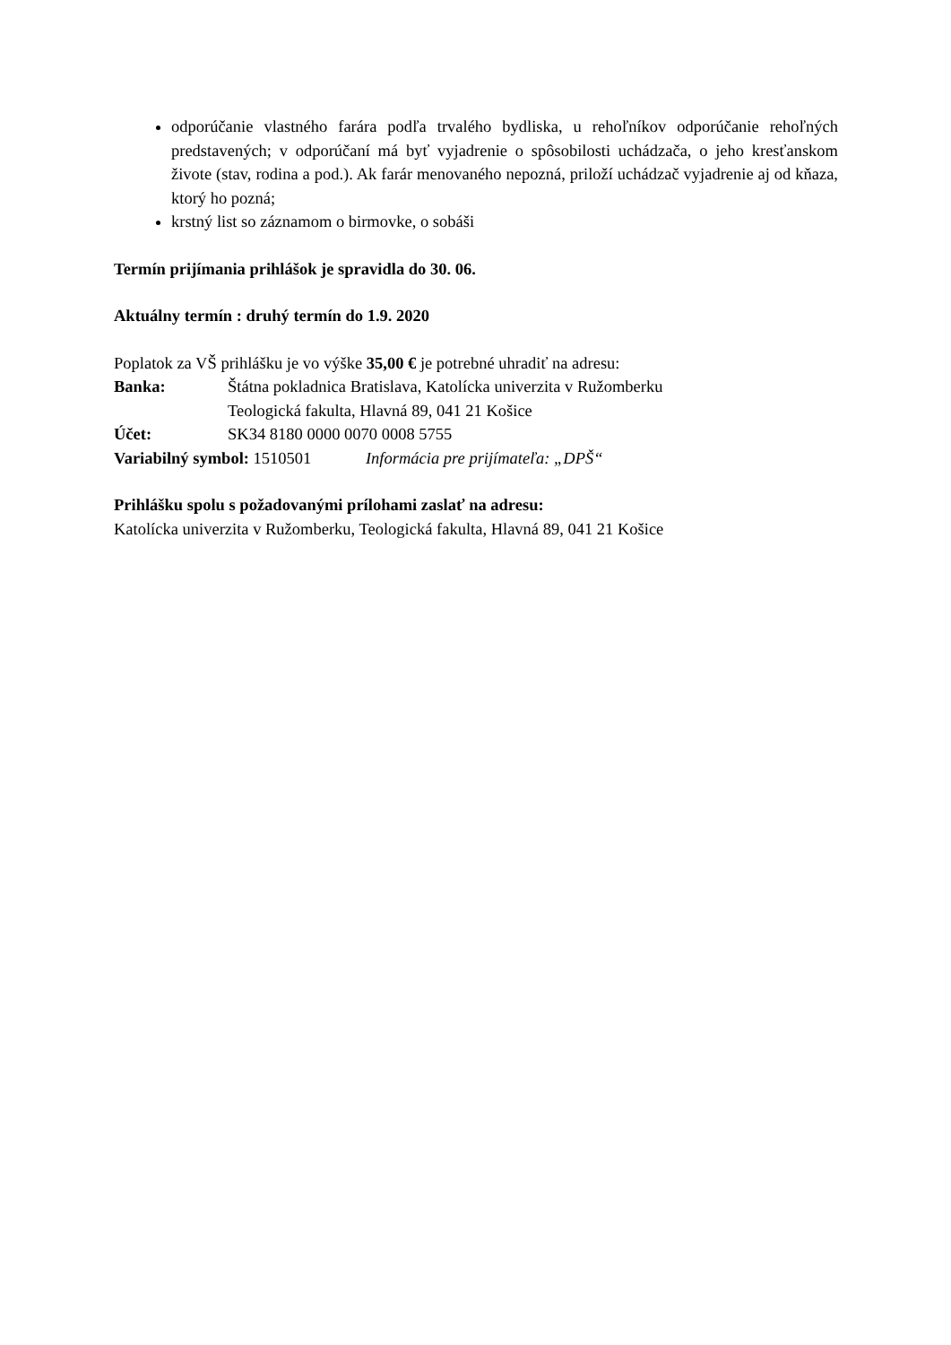odporúčanie vlastného farára podľa trvalého bydliska, u rehoľníkov odporúčanie rehoľných predstavených; v odporúčaní má byť vyjadrenie o spôsobilosti uchádzača, o jeho kresťanskom živote (stav, rodina a pod.). Ak farár menovaného nepozná, priloží uchádzač vyjadrenie aj od kňaza, ktorý ho pozná;
krstný list so záznamom o birmovke, o sobáši
Termín prijímania prihlášok je spravidla do 30. 06.
Aktuálny termín : druhý termín do 1.9. 2020
Poplatok za VŠ prihlášku je vo výške 35,00 € je potrebné uhradiť na adresu:
Banka: Štátna pokladnica Bratislava, Katolícka univerzita v Ružomberku
Teologická fakulta, Hlavná 89, 041 21 Košice
Účet: SK34 8180 0000 0070 0008 5755
Variabilný symbol: 1510501 Informácia pre prijímateľa: „DPŠ“
Prihlášku spolu s požadovanými prílohami zaslať na adresu:
Katolícka univerzita v Ružomberku, Teologická fakulta, Hlavná 89, 041 21 Košice